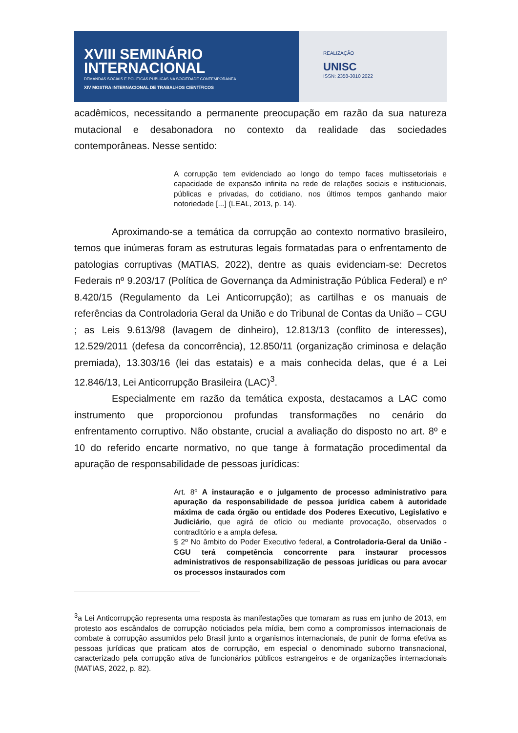XVIII SEMINÁRIO INTERNACIONAL
DEMANDAS SOCIAIS E POLÍTICAS PÚBLICAS NA SOCIEDADE CONTEMPORÂNEA
XIV MOSTRA INTERNACIONAL DE TRABALHOS CIENTÍFICOS
REALIZAÇÃO
UNISC
ISSN: 2358-3010 2022
acadêmicos, necessitando a permanente preocupação em razão da sua natureza mutacional e desabonadora no contexto da realidade das sociedades contemporâneas. Nesse sentido:
A corrupção tem evidenciado ao longo do tempo faces multissetoriais e capacidade de expansão infinita na rede de relações sociais e institucionais, públicas e privadas, do cotidiano, nos últimos tempos ganhando maior notoriedade [...] (LEAL, 2013, p. 14).
Aproximando-se a temática da corrupção ao contexto normativo brasileiro, temos que inúmeras foram as estruturas legais formatadas para o enfrentamento de patologias corruptivas (MATIAS, 2022), dentre as quais evidenciam-se: Decretos Federais nº 9.203/17 (Política de Governança da Administração Pública Federal) e nº 8.420/15 (Regulamento da Lei Anticorrupção); as cartilhas e os manuais de referências da Controladoria Geral da União e do Tribunal de Contas da União – CGU ; as Leis 9.613/98 (lavagem de dinheiro), 12.813/13 (conflito de interesses), 12.529/2011 (defesa da concorrência), 12.850/11 (organização criminosa e delação premiada), 13.303/16 (lei das estatais) e a mais conhecida delas, que é a Lei 12.846/13, Lei Anticorrupção Brasileira (LAC)<sup>3</sup>.
Especialmente em razão da temática exposta, destacamos a LAC como instrumento que proporcionou profundas transformações no cenário do enfrentamento corruptivo. Não obstante, crucial a avaliação do disposto no art. 8º e 10 do referido encarte normativo, no que tange à formatação procedimental da apuração de responsabilidade de pessoas jurídicas:
Art. 8º A instauração e o julgamento de processo administrativo para apuração da responsabilidade de pessoa jurídica cabem à autoridade máxima de cada órgão ou entidade dos Poderes Executivo, Legislativo e Judiciário, que agirá de ofício ou mediante provocação, observados o contraditório e a ampla defesa.
§ 2º No âmbito do Poder Executivo federal, a Controladoria-Geral da União - CGU terá competência concorrente para instaurar processos administrativos de responsabilização de pessoas jurídicas ou para avocar os processos instaurados com
<sup>3</sup> a Lei Anticorrupção representa uma resposta às manifestações que tomaram as ruas em junho de 2013, em protesto aos escândalos de corrupção noticiados pela mídia, bem como a compromissos internacionais de combate à corrupção assumidos pelo Brasil junto a organismos internacionais, de punir de forma efetiva as pessoas jurídicas que praticam atos de corrupção, em especial o denominado suborno transnacional, caracterizado pela corrupção ativa de funcionários públicos estrangeiros e de organizações internacionais (MATIAS, 2022, p. 82).